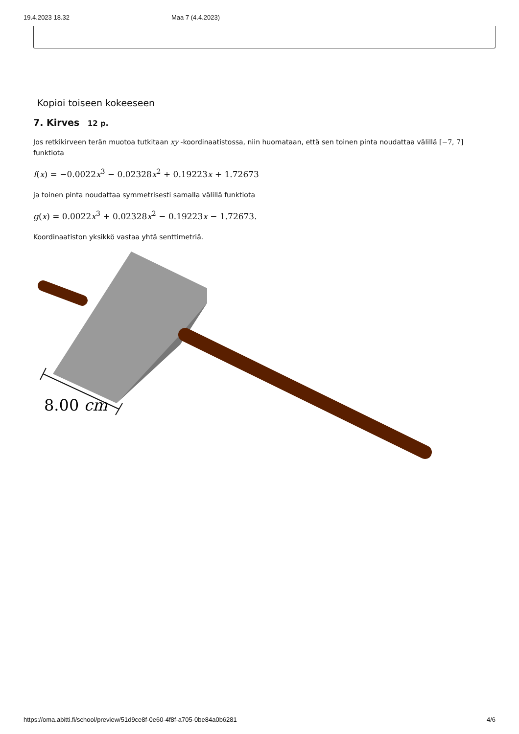19.4.2023 18.32 Maa 7 (4.4.2023)
Kopioi toiseen kokeeseen
7. Kirves 12 p.
Jos retkikirveen terän muotoa tutkitaan xy -koordinaatistossa, niin huomataan, että sen toinen pinta noudattaa välillä [−7, 7] funktiota
f(x) = −0.0022x<sup>3</sup> − 0.02328x<sup>2</sup> + 0.19223x + 1.72673
ja toinen pinta noudattaa symmetrisesti samalla välillä funktiota
g(x) = 0.0022x<sup>3</sup> + 0.02328x<sup>2</sup> − 0.19223x − 1.72673.
Koordinaatiston yksikkö vastaa yhtä senttimetriä.
8.00 cm
https://oma.abitti.fi/school/preview/51d9ce8f-0e60-4f8f-a705-0be84a0b6281 4/6